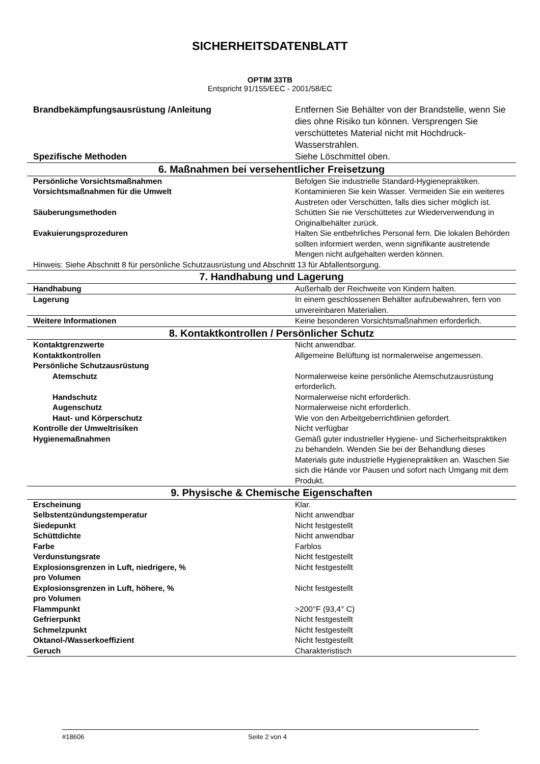SICHERHEITSDATENBLATT
OPTIM 33TB
Entspricht 91/155/EEC - 2001/58/EC
| Brandbekämpfungsausrüstung /Anleitung | Entfernen Sie Behälter von der Brandstelle, wenn Sie dies ohne Risiko tun können. Versprengen Sie verschüttetes Material nicht mit Hochdruck-Wasserstrahlen. |
| Spezifische Methoden | Siehe Löschmittel oben. |
| 6. Maßnahmen bei versehentlicher Freisetzung | |
| Persönliche Vorsichtsmaßnahmen | Befolgen Sie industrielle Standard-Hygienepraktiken. |
| Vorsichtsmaßnahmen für die Umwelt | Kontaminieren Sie kein Wasser. Vermeiden Sie ein weiteres Austreten oder Verschütten, falls dies sicher möglich ist. |
| Säuberungsmethoden | Schütten Sie nie Verschüttetes zur Wiederverwendung in Originalbehälter zurück. |
| Evakuierungsprozeduren | Halten Sie entbehrliches Personal fern. Die lokalen Behörden sollten informiert werden, wenn signifikante austretende Mengen nicht aufgehalten werden können. |
| Hinweis: Siehe Abschnitt 8 für persönliche Schutzausrüstung und Abschnitt 13 für Abfallentsorgung. | |
| 7. Handhabung und Lagerung | |
| Handhabung | Außerhalb der Reichweite von Kindern halten. |
| Lagerung | In einem geschlossenen Behälter aufzubewahren, fern von unvereinbaren Materialien. |
| Weitere Informationen | Keine besonderen Vorsichtsmaßnahmen erforderlich. |
| 8. Kontaktkontrollen / Persönlicher Schutz | |
| Kontaktgrenzwerte | Nicht anwendbar. |
| Kontaktkontrollen | Allgemeine Belüftung ist normalerweise angemessen. |
| Persönliche Schutzausrüstung | |
| Atemschutz | Normalerweise keine persönliche Atemschutzausrüstung erforderlich. |
| Handschutz | Normalerweise nicht erforderlich. |
| Augenschutz | Normalerweise nicht erforderlich. |
| Haut- und Körperschutz | Wie von den Arbeitgeberrichtlinien gefordert. |
| Kontrolle der Umweltrisiken | Nicht verfügbar |
| Hygienemaßnahmen | Gemäß guter industrieller Hygiene- und Sicherheitspraktiken zu behandeln. Wenden Sie bei der Behandlung dieses Materials gute industrielle Hygienepraktiken an. Waschen Sie sich die Hände vor Pausen und sofort nach Umgang mit dem Produkt. |
| 9. Physische & Chemische Eigenschaften | |
| Erscheinung | Klar. |
| Selbstentzündungstemperatur | Nicht anwendbar |
| Siedepunkt | Nicht festgestellt |
| Schüttdichte | Nicht anwendbar |
| Farbe | Farblos |
| Verdunstungsrate | Nicht festgestellt |
| Explosionsgrenzen in Luft, niedrigere, % pro Volumen | Nicht festgestellt |
| Explosionsgrenzen in Luft, höhere, % pro Volumen | Nicht festgestellt |
| Flammpunkt | >200°F (93,4° C) |
| Gefrierpunkt | Nicht festgestellt |
| Schmelzpunkt | Nicht festgestellt |
| Oktanol-/Wasserkoeffizient | Nicht festgestellt |
| Geruch | Charakteristisch |
#18606 Seite 2 von 4